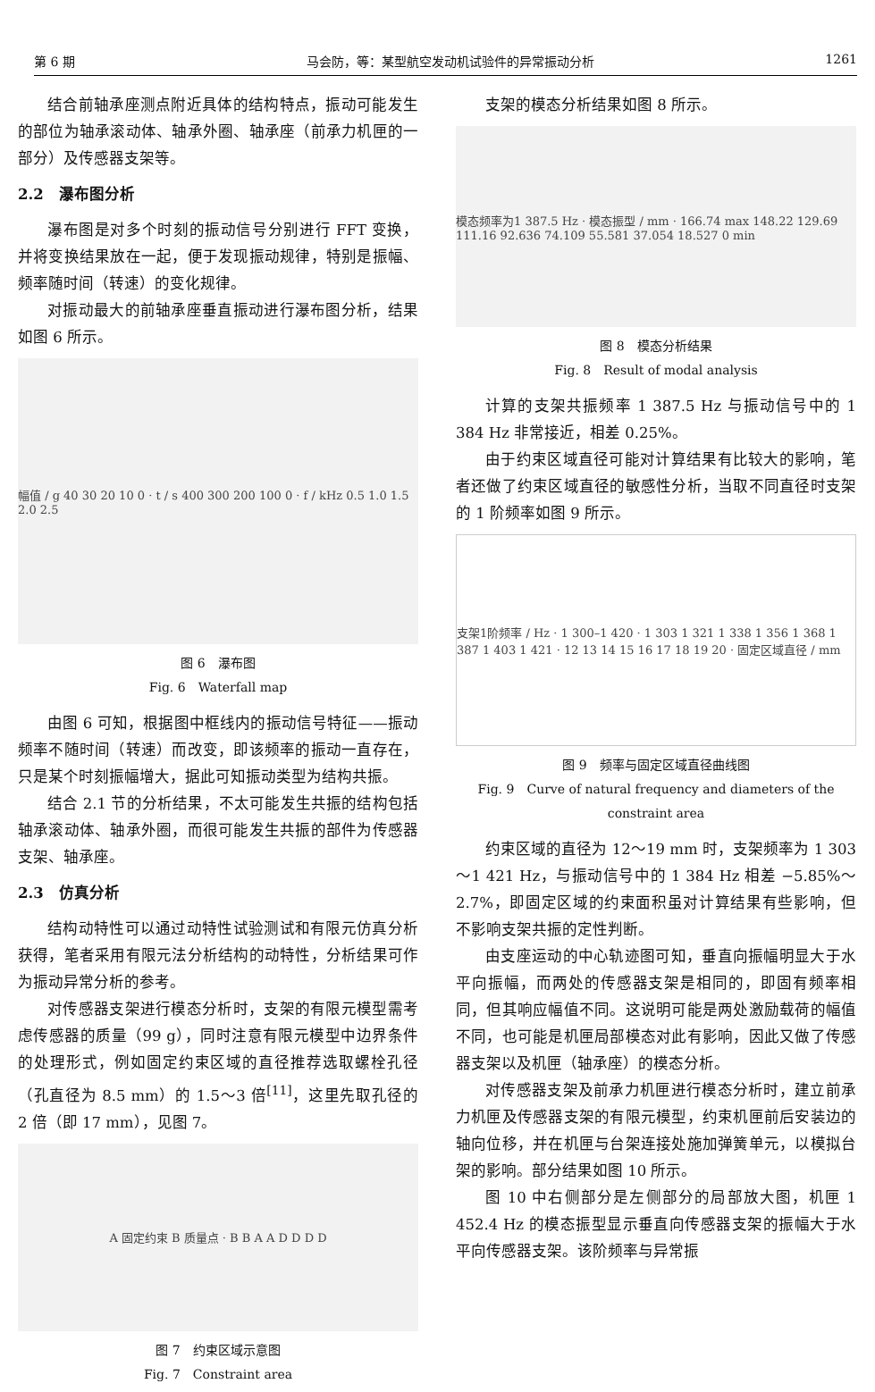第 6 期 马会防，等：某型航空发动机试验件的异常振动分析 1261
结合前轴承座测点附近具体的结构特点，振动可能发生的部位为轴承滚动体、轴承外圈、轴承座（前承力机匣的一部分）及传感器支架等。
2.2　瀑布图分析
瀑布图是对多个时刻的振动信号分别进行 FFT 变换，并将变换结果放在一起，便于发现振动规律，特别是振幅、频率随时间（转速）的变化规律。
对振动最大的前轴承座垂直振动进行瀑布图分析，结果如图 6 所示。
幅值 / g 40 30 20 10 0 · t / s 400 300 200 100 0 · f / kHz 0.5 1.0 1.5 2.0 2.5
图 6　瀑布图
Fig. 6　Waterfall map
由图 6 可知，根据图中框线内的振动信号特征——振动频率不随时间（转速）而改变，即该频率的振动一直存在，只是某个时刻振幅增大，据此可知振动类型为结构共振。
结合 2.1 节的分析结果，不太可能发生共振的结构包括轴承滚动体、轴承外圈，而很可能发生共振的部件为传感器支架、轴承座。
2.3　仿真分析
结构动特性可以通过动特性试验测试和有限元仿真分析获得，笔者采用有限元法分析结构的动特性，分析结果可作为振动异常分析的参考。
对传感器支架进行模态分析时，支架的有限元模型需考虑传感器的质量（99 g），同时注意有限元模型中边界条件的处理形式，例如固定约束区域的直径推荐选取螺栓孔径（孔直径为 8.5 mm）的 1.5～3 倍<sup>[11]</sup>，这里先取孔径的 2 倍（即 17 mm），见图 7。
A 固定约束 B 质量点 · B B A A D D D D
图 7　约束区域示意图
Fig. 7　Constraint area
支架的模态分析结果如图 8 所示。
模态频率为1 387.5 Hz · 模态振型 / mm · 166.74 max 148.22 129.69 111.16 92.636 74.109 55.581 37.054 18.527 0 min
图 8　模态分析结果
Fig. 8　Result of modal analysis
计算的支架共振频率 1 387.5 Hz 与振动信号中的 1 384 Hz 非常接近，相差 0.25%。
由于约束区域直径可能对计算结果有比较大的影响，笔者还做了约束区域直径的敏感性分析，当取不同直径时支架的 1 阶频率如图 9 所示。
支架1阶频率 / Hz · 1 300–1 420 · 1 303 1 321 1 338 1 356 1 368 1 387 1 403 1 421 · 12 13 14 15 16 17 18 19 20 · 固定区域直径 / mm
图 9　频率与固定区域直径曲线图
Fig. 9　Curve of natural frequency and diameters of the constraint area
约束区域的直径为 12～19 mm 时，支架频率为 1 303～1 421 Hz，与振动信号中的 1 384 Hz 相差 −5.85%～2.7%，即固定区域的约束面积虽对计算结果有些影响，但不影响支架共振的定性判断。
由支座运动的中心轨迹图可知，垂直向振幅明显大于水平向振幅，而两处的传感器支架是相同的，即固有频率相同，但其响应幅值不同。这说明可能是两处激励载荷的幅值不同，也可能是机匣局部模态对此有影响，因此又做了传感器支架以及机匣（轴承座）的模态分析。
对传感器支架及前承力机匣进行模态分析时，建立前承力机匣及传感器支架的有限元模型，约束机匣前后安装边的轴向位移，并在机匣与台架连接处施加弹簧单元，以模拟台架的影响。部分结果如图 10 所示。
图 10 中右侧部分是左侧部分的局部放大图，机匣 1 452.4 Hz 的模态振型显示垂直向传感器支架的振幅大于水平向传感器支架。该阶频率与异常振